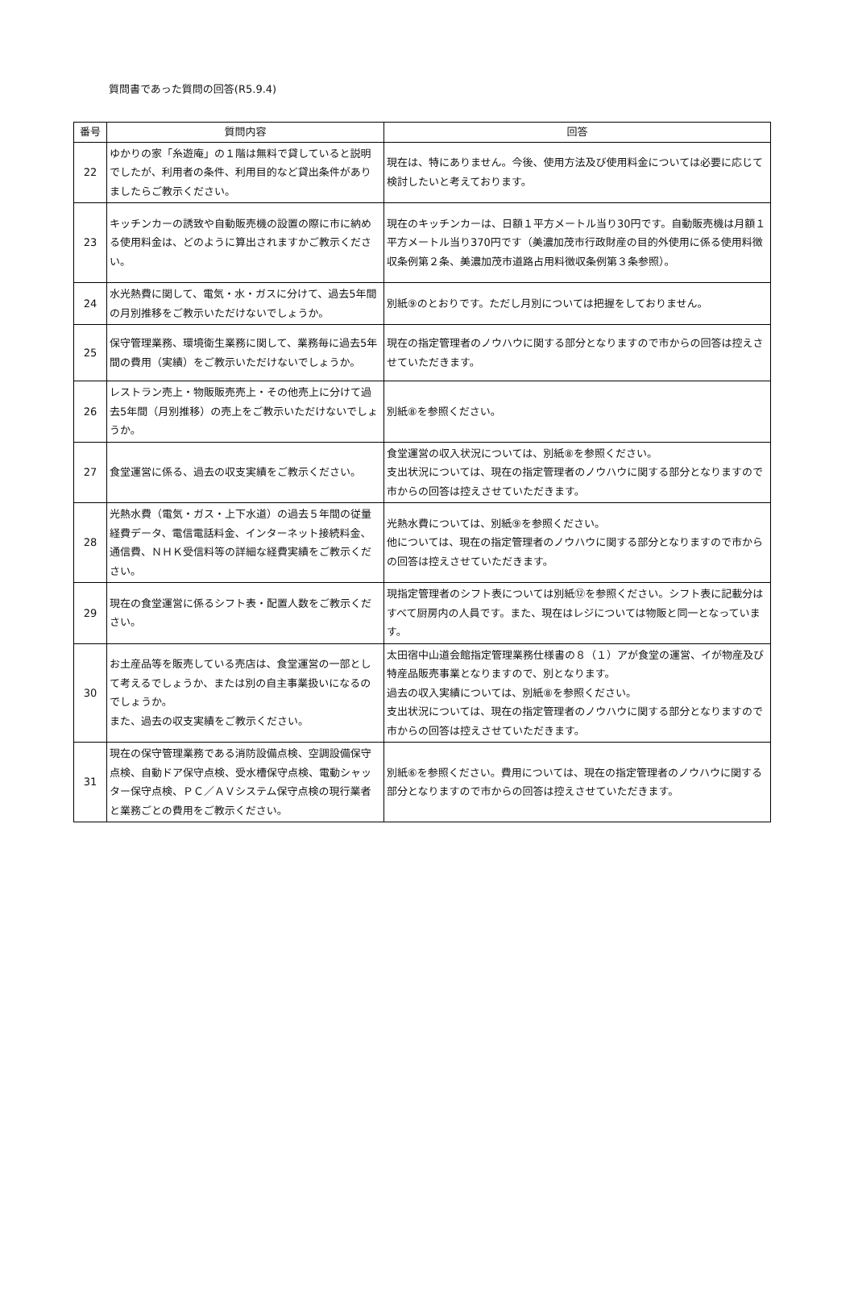質問書であった質問の回答(R5.9.4)
| 番号 | 質問内容 | 回答 |
| --- | --- | --- |
| 22 | ゆかりの家「糸遊庵」の１階は無料で貸していると説明でしたが、利用者の条件、利用目的など貸出条件がありましたらご教示ください。 | 現在は、特にありません。今後、使用方法及び使用料金については必要に応じて検討したいと考えております。 |
| 23 | キッチンカーの誘致や自動販売機の設置の際に市に納める使用料金は、どのように算出されますかご教示ください。 | 現在のキッチンカーは、日額１平方メートル当り30円です。自動販売機は月額１平方メートル当り370円です（美濃加茂市行政財産の目的外使用に係る使用料徴収条例第２条、美濃加茂市道路占用料徴収条例第３条参照）。 |
| 24 | 水光熱費に関して、電気・水・ガスに分けて、過去5年間の月別推移をご教示いただけないでしょうか。 | 別紙⑨のとおりです。ただし月別については把握をしておりません。 |
| 25 | 保守管理業務、環境衛生業務に関して、業務毎に過去5年間の費用（実績）をご教示いただけないでしょうか。 | 現在の指定管理者のノウハウに関する部分となりますので市からの回答は控えさせていただきます。 |
| 26 | レストラン売上・物販販売売上・その他売上に分けて過去5年間（月別推移）の売上をご教示いただけないでしょうか。 | 別紙⑧を参照ください。 |
| 27 | 食堂運営に係る、過去の収支実績をご教示ください。 | 食堂運営の収入状況については、別紙⑧を参照ください。 支出状況については、現在の指定管理者のノウハウに関する部分となりますので市からの回答は控えさせていただきます。 |
| 28 | 光熱水費（電気・ガス・上下水道）の過去５年間の従量経費データ、電信電話料金、インターネット接続料金、通信費、ＮＨＫ受信料等の詳細な経費実績をご教示ください。 | 光熱水費については、別紙⑨を参照ください。 他については、現在の指定管理者のノウハウに関する部分となりますので市からの回答は控えさせていただきます。 |
| 29 | 現在の食堂運営に係るシフト表・配置人数をご教示ください。 | 現指定管理者のシフト表については別紙⑫を参照ください。シフト表に記載分はすべて厨房内の人員です。また、現在はレジについては物販と同一となっています。 |
| 30 | お土産品等を販売している売店は、食堂運営の一部として考えるでしょうか、または別の自主事業扱いになるのでしょうか。 また、過去の収支実績をご教示ください。 | 太田宿中山道会館指定管理業務仕様書の８（１）アが食堂の運営、イが物産及び特産品販売事業となりますので、別となります。 過去の収入実績については、別紙⑧を参照ください。 支出状況については、現在の指定管理者のノウハウに関する部分となりますので市からの回答は控えさせていただきます。 |
| 31 | 現在の保守管理業務である消防設備点検、空調設備保守点検、自動ドア保守点検、受水槽保守点検、電動シャッター保守点検、ＰＣ／ＡＶシステム保守点検の現行業者と業務ごとの費用をご教示ください。 | 別紙⑥を参照ください。費用については、現在の指定管理者のノウハウに関する部分となりますので市からの回答は控えさせていただきます。 |